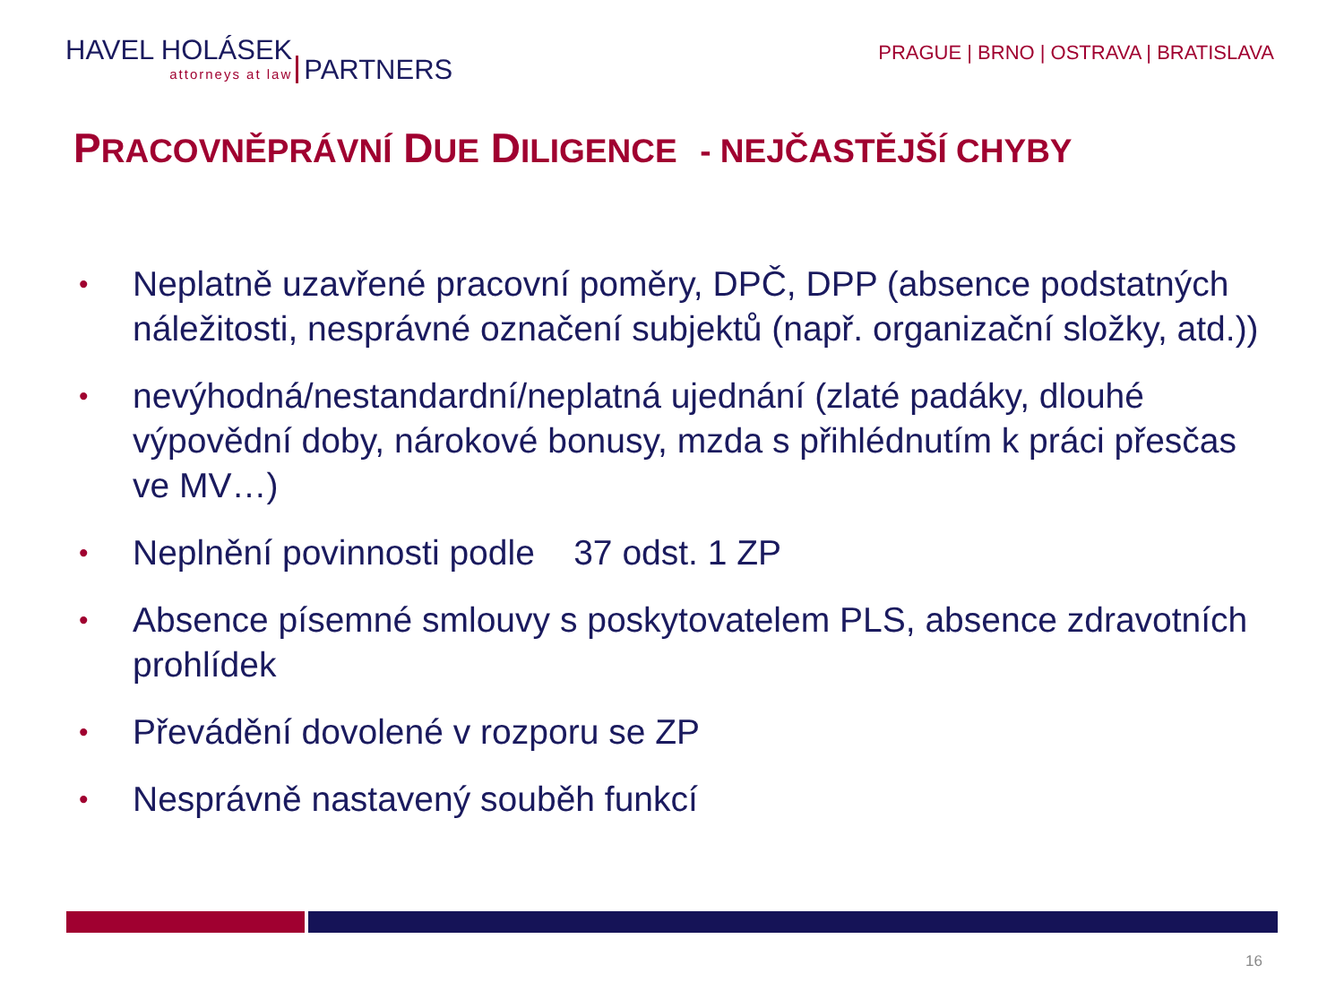HAVEL HOLÁSEK attorneys at law PARTNERS
PRAGUE | BRNO | OSTRAVA | BRATISLAVA
PRACOVNĚPRÁVNÍ DUE DILIGENCE - NEJČASTĚJŠÍ CHYBY
• Neplatně uzavřené pracovní poměry, DPČ, DPP (absence podstatných náležitosti, nesprávné označení subjektů (např. organizační složky, atd.))
• nevýhodná/nestandardní/neplatná ujednání (zlaté padáky, dlouhé výpovědní doby, nárokové bonusy, mzda s přihlédnutím k práci přesčas ve MV…)
• Neplnění povinnosti podle 37 odst. 1 ZP
• Absence písemné smlouvy s poskytovatelem PLS, absence zdravotních prohlídek
• Převádění dovolené v rozporu se ZP
• Nesprávně nastavený souběh funkcí
16